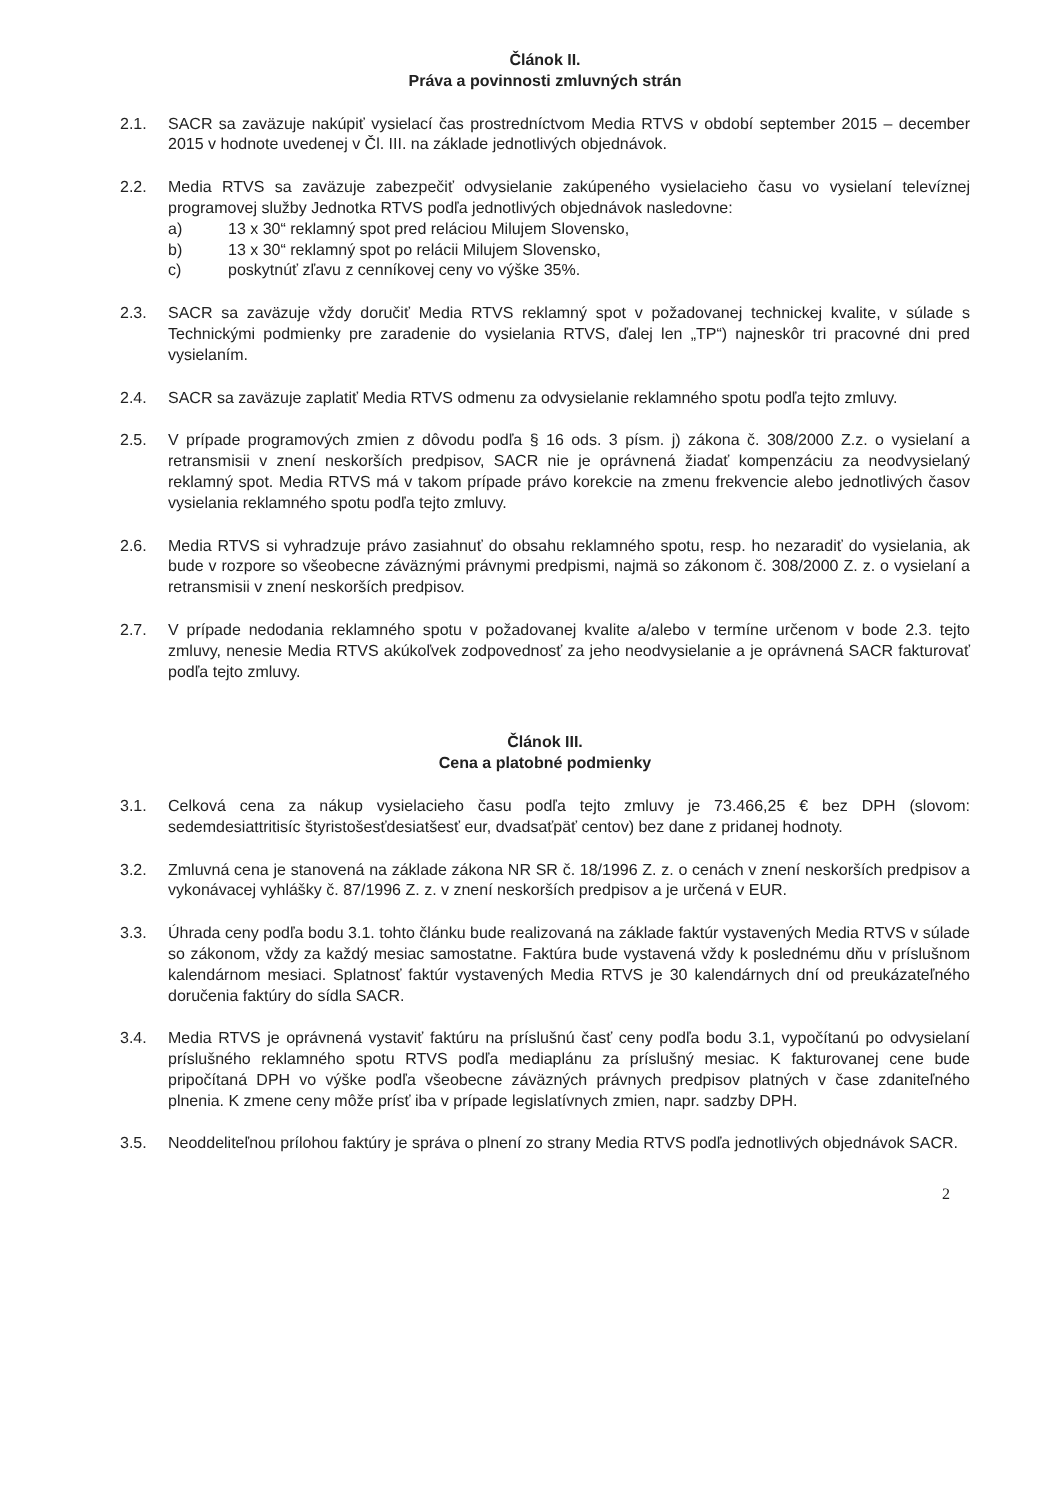Článok II.
Práva a povinnosti zmluvných strán
2.1. SACR sa zaväzuje nakúpiť vysielací čas prostredníctvom Media RTVS v období september 2015 – december 2015 v hodnote uvedenej v Čl. III. na základe jednotlivých objednávok.
2.2. Media RTVS sa zaväzuje zabezpečiť odvysielanie zakúpeného vysielacieho času vo vysielaní televíznej programovej služby Jednotka RTVS podľa jednotlivých objednávok nasledovne:
a) 13 x 30“ reklamný spot pred reláciou Milujem Slovensko,
b) 13 x 30“ reklamný spot po relácii Milujem Slovensko,
c) poskytnúť zľavu z cenníkovej ceny vo výške 35%.
2.3. SACR sa zaväzuje vždy doručiť Media RTVS reklamný spot v požadovanej technickej kvalite, v súlade s Technickými podmienky pre zaradenie do vysielania RTVS, ďalej len „TP“) najneskôr tri pracovné dni pred vysielaním.
2.4. SACR sa zaväzuje zaplatiť Media RTVS odmenu za odvysielanie reklamného spotu podľa tejto zmluvy.
2.5. V prípade programových zmien z dôvodu podľa § 16 ods. 3 písm. j) zákona č. 308/2000 Z.z. o vysielaní a retransmisii v znení neskorších predpisov, SACR nie je oprávnená žiadať kompenzáciu za neodvysielaný reklamný spot. Media RTVS má v takom prípade právo korekcie na zmenu frekvencie alebo jednotlivých časov vysielania reklamného spotu podľa tejto zmluvy.
2.6. Media RTVS si vyhradzuje právo zasiahnuť do obsahu reklamného spotu, resp. ho nezaradiť do vysielania, ak bude v rozpore so všeobecne záväznými právnymi predpismi, najmä so zákonom č. 308/2000 Z. z. o vysielaní a retransmisii v znení neskorších predpisov.
2.7. V prípade nedodania reklamného spotu v požadovanej kvalite a/alebo v termíne určenom v bode 2.3. tejto zmluvy, nenesie Media RTVS akúkoľvek zodpovednosť za jeho neodvysielanie a je oprávnená SACR fakturovať podľa tejto zmluvy.
Článok III.
Cena a platobné podmienky
3.1. Celková cena za nákup vysielacieho času podľa tejto zmluvy je 73.466,25 € bez DPH (slovom: sedemdesiattritisíc štyristošesťdesiatšesť eur, dvadsaťpäť centov) bez dane z pridanej hodnoty.
3.2. Zmluvná cena je stanovená na základe zákona NR SR č. 18/1996 Z. z. o cenách v znení neskorších predpisov a vykonávacej vyhlášky č. 87/1996 Z. z. v znení neskorších predpisov a je určená v EUR.
3.3. Úhrada ceny podľa bodu 3.1. tohto článku bude realizovaná na základe faktúr vystavených Media RTVS v súlade so zákonom, vždy za každý mesiac samostatne. Faktúra bude vystavená vždy k poslednému dňu v príslušnom kalendárnom mesiaci. Splatnosť faktúr vystavených Media RTVS je 30 kalendárnych dní od preukázateľného doručenia faktúry do sídla SACR.
3.4. Media RTVS je oprávnená vystaviť faktúru na príslušnú časť ceny podľa bodu 3.1, vypočítanú po odvysielaní príslušného reklamného spotu RTVS podľa mediaplánu za príslušný mesiac. K fakturovanej cene bude pripočítaná DPH vo výške podľa všeobecne záväzných právnych predpisov platných v čase zdaniteľného plnenia. K zmene ceny môže prísť iba v prípade legislatívnych zmien, napr. sadzby DPH.
3.5. Neoddeliteľnou prílohou faktúry je správa o plnení zo strany Media RTVS podľa jednotlivých objednávok SACR.
2